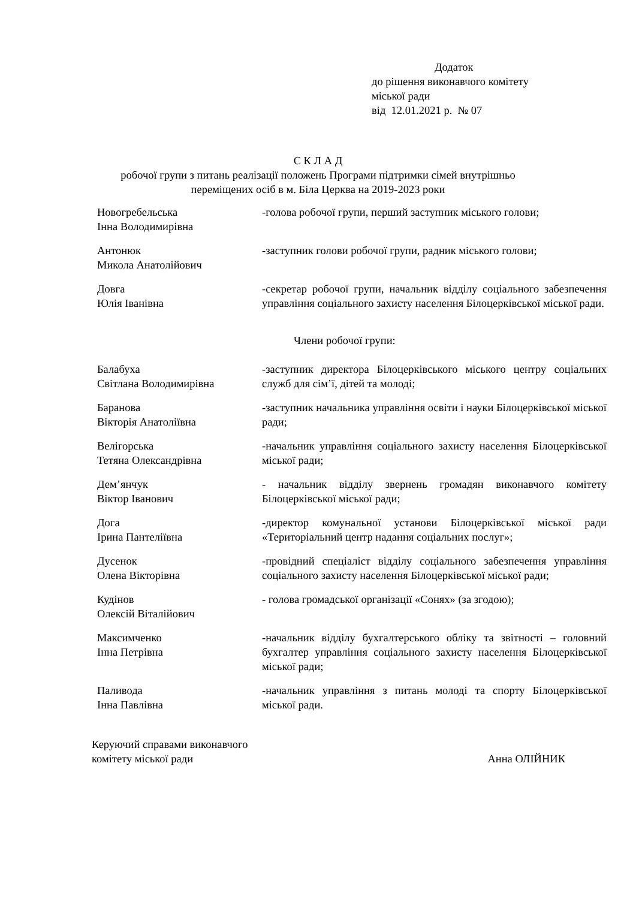Додаток
до рішення виконавчого комітету
міської ради
від 12.01.2021 р. № 07
С К Л А Д
робочої групи з питань реалізації положень Програми підтримки сімей внутрішньо
переміщених осіб в м. Біла Церква на 2019-2023 роки
Новогребельська
Інна Володимирівна
-голова робочої групи, перший заступник міського голови;
Антонюк
Микола Анатолійович
-заступник голови робочої групи, радник міського голови;
Довга
Юлія Іванівна
-секретар робочої групи, начальник відділу соціального забезпечення управління соціального захисту населення Білоцерківської міської ради.
Члени робочої групи:
Балабуха
Світлана Володимирівна
-заступник директора Білоцерківського міського центру соціальних служб для сім’ї, дітей та молоді;
Баранова
Вікторія Анатоліївна
-заступник начальника управління освіти і науки Білоцерківської міської ради;
Велігорська
Тетяна Олександрівна
-начальник управління соціального захисту населення Білоцерківської міської ради;
Дем’янчук
Віктор Іванович
- начальник відділу звернень громадян виконавчого комітету Білоцерківської міської ради;
Дога
Ірина Пантеліївна
-директор комунальної установи Білоцерківської міської ради «Територіальний центр надання соціальних послуг»;
Дусенок
Олена Вікторівна
-провідний спеціаліст відділу соціального забезпечення управління соціального захисту населення Білоцерківської міської ради;
Кудінов
Олексій Віталійович
- голова громадської організації «Сонях» (за згодою);
Максимченко
Інна Петрівна
-начальник відділу бухгалтерського обліку та звітності – головний бухгалтер управління соціального захисту населення Білоцерківської міської ради;
Паливода
Інна Павлівна
-начальник управління з питань молоді та спорту Білоцерківської міської ради.
Керуючий справами виконавчого
комітету міської ради
Анна ОЛІЙНИК